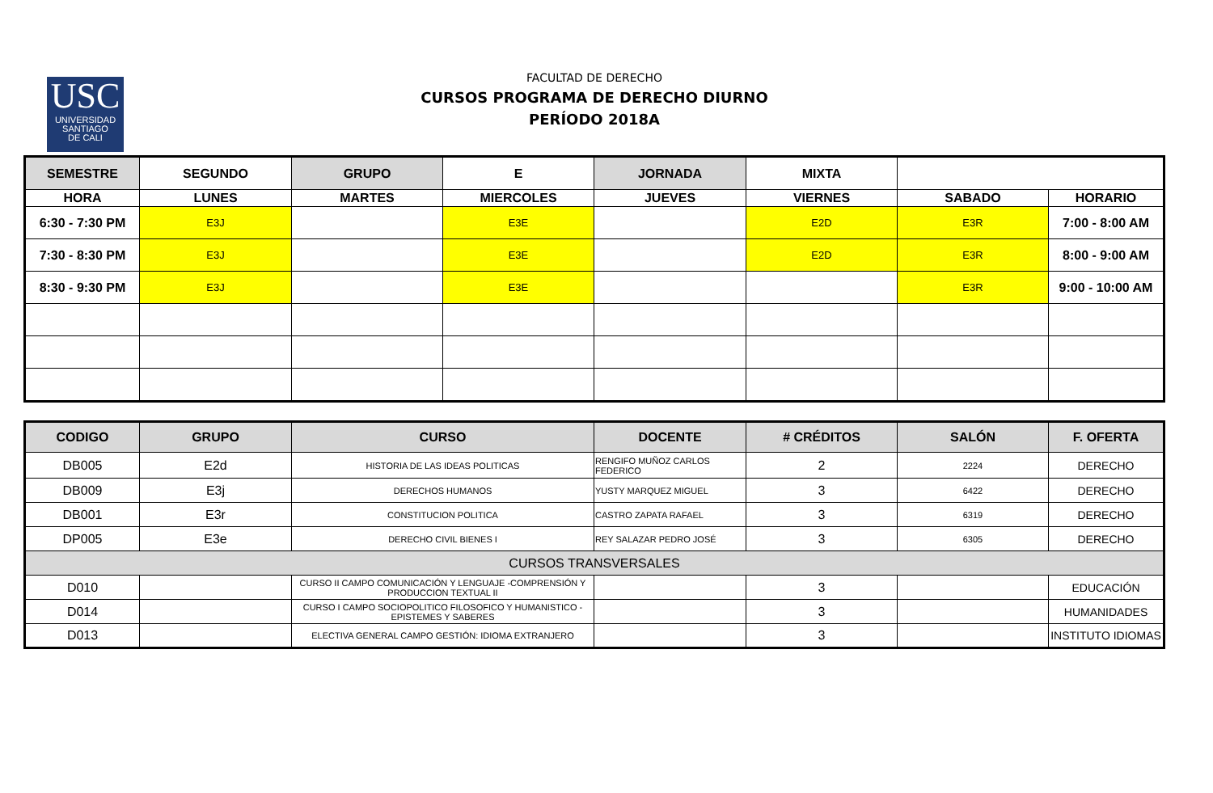USC
UNIVERSIDAD
SANTIAGO
DE CALI
FACULTAD DE DERECHO
CURSOS PROGRAMA DE DERECHO DIURNO
PERÍODO 2018A
| SEMESTRE | SEGUNDO | GRUPO | E | JORNADA | MIXTA | | |
| HORA | LUNES | MARTES | MIERCOLES | JUEVES | VIERNES | SABADO | HORARIO |
| 6:30 - 7:30 PM | E3J | | E3E | | E2D | E3R | 7:00 - 8:00 AM |
| 7:30 - 8:30 PM | E3J | | E3E | | E2D | E3R | 8:00 - 9:00 AM |
| 8:30 - 9:30 PM | E3J | | E3E | | | E3R | 9:00 - 10:00 AM |
| CODIGO | GRUPO | CURSO | DOCENTE | # CRÉDITOS | SALÓN | F. OFERTA |
| --- | --- | --- | --- | --- | --- | --- |
| DB005 | E2d | HISTORIA DE LAS IDEAS POLITICAS | RENGIFO MUÑOZ CARLOS FEDERICO | 2 | 2224 | DERECHO |
| DB009 | E3j | DERECHOS HUMANOS | YUSTY MARQUEZ MIGUEL | 3 | 6422 | DERECHO |
| DB001 | E3r | CONSTITUCION POLITICA | CASTRO ZAPATA RAFAEL | 3 | 6319 | DERECHO |
| DP005 | E3e | DERECHO CIVIL BIENES I | REY SALAZAR PEDRO JOSÉ | 3 | 6305 | DERECHO |
| CURSOS TRANSVERSALES | | | | | | |
| D010 | | CURSO II CAMPO COMUNICACIÓN Y LENGUAJE -COMPRENSIÓN Y PRODUCCION TEXTUAL II | | 3 | | EDUCACIÓN |
| D014 | | CURSO I CAMPO SOCIOPOLITICO FILOSOFICO Y HUMANISTICO - EPISTEMES Y SABERES | | 3 | | HUMANIDADES |
| D013 | | ELECTIVA GENERAL CAMPO GESTIÓN: IDIOMA EXTRANJERO | | 3 | | INSTITUTO IDIOMAS |